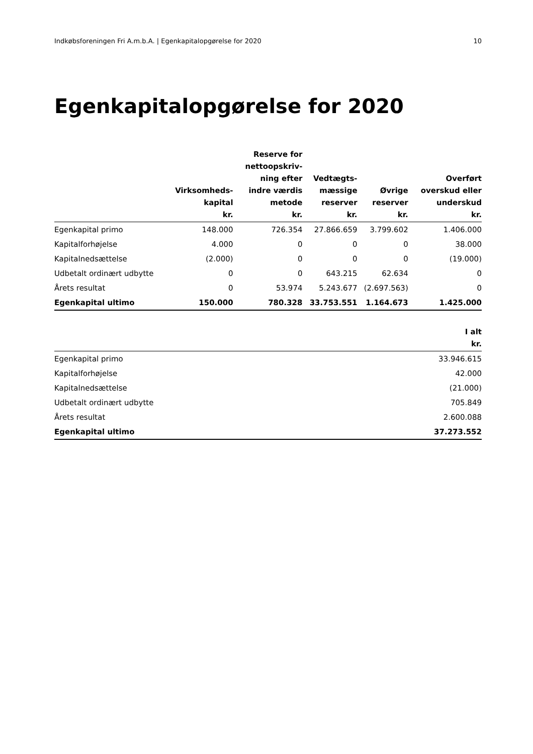Indkøbsforeningen Fri A.m.b.A. | Egenkapitalopgørelse for 2020 10
Egenkapitalopgørelse for 2020
| | Virksomheds- kapital kr. | Reserve for nettoopskriv- ning efter indre værdis metode kr. | Vedtægts- mæssige reserver kr. | Øvrige reserver kr. | Overført overskud eller underskud kr. |
| --- | --- | --- | --- | --- | --- |
| Egenkapital primo | 148.000 | 726.354 | 27.866.659 | 3.799.602 | 1.406.000 |
| Kapitalforhøjelse | 4.000 | 0 | 0 | 0 | 38.000 |
| Kapitalnedsættelse | (2.000) | 0 | 0 | 0 | (19.000) |
| Udbetalt ordinært udbytte | 0 | 0 | 643.215 | 62.634 | 0 |
| Årets resultat | 0 | 53.974 | 5.243.677 | (2.697.563) | 0 |
| Egenkapital ultimo | 150.000 | 780.328 | 33.753.551 | 1.164.673 | 1.425.000 |
| | I alt kr. |
| --- | --- |
| Egenkapital primo | 33.946.615 |
| Kapitalforhøjelse | 42.000 |
| Kapitalnedsættelse | (21.000) |
| Udbetalt ordinært udbytte | 705.849 |
| Årets resultat | 2.600.088 |
| Egenkapital ultimo | 37.273.552 |